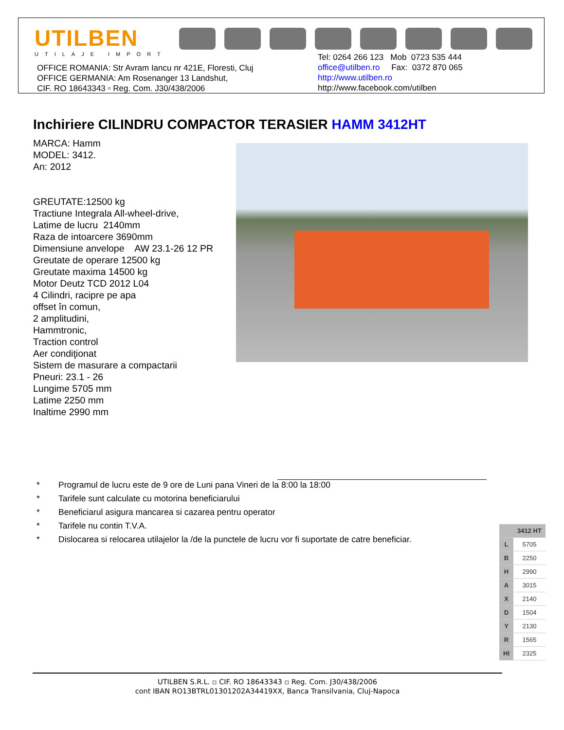UTILBEN
UTILAJE IMPORT
OFFICE ROMANIA: Str Avram Iancu nr 421E, Floresti, Cluj
OFFICE GERMANIA: Am Rosenanger 13 Landshut,
CIF. RO 18643343 ▫ Reg. Com. J30/438/2006
Tel: 0264 266 123 Mob 0723 535 444
office@utilben.ro Fax: 0372 870 065
http://www.utilben.ro
http://www.facebook.com/utilben
Inchiriere CILINDRU COMPACTOR TERASIER HAMM 3412HT
MARCA: Hamm
MODEL: 3412.
An: 2012
GREUTATE:12500 kg
Tractiune Integrala All-wheel-drive,
Latime de lucru 2140mm
Raza de intoarcere 3690mm
Dimensiune anvelope AW 23.1-26 12 PR
Greutate de operare 12500 kg
Greutate maxima 14500 kg
Motor Deutz TCD 2012 L04
4 Cilindri, racipre pe apa
offset în comun,
2 amplitudini,
Hammtronic,
Traction control
Aer condiţionat
Sistem de masurare a compactarii
Pneuri: 23.1 - 26
Lungime 5705 mm
Latime 2250 mm
Inaltime 2990 mm
* Programul de lucru este de 9 ore de Luni pana Vineri de la 8:00 la 18:00
* Tarifele sunt calculate cu motorina beneficiarului
* Beneficiarul asigura mancarea si cazarea pentru operator
* Tarifele nu contin T.V.A.
* Dislocarea si relocarea utilajelor la /de la punctele de lucru vor fi suportate de catre beneficiar.
| | 3412 HT |
| --- | --- |
| L | 5705 |
| B | 2250 |
| H | 2990 |
| A | 3015 |
| X | 2140 |
| D | 1504 |
| Y | 2130 |
| R | 1565 |
| HI | 2325 |
UTILBEN S.R.L. ▫ CIF. RO 18643343 ▫ Reg. Com. J30/438/2006
cont IBAN RO13BTRL01301202A34419XX, Banca Transilvania, Cluj-Napoca